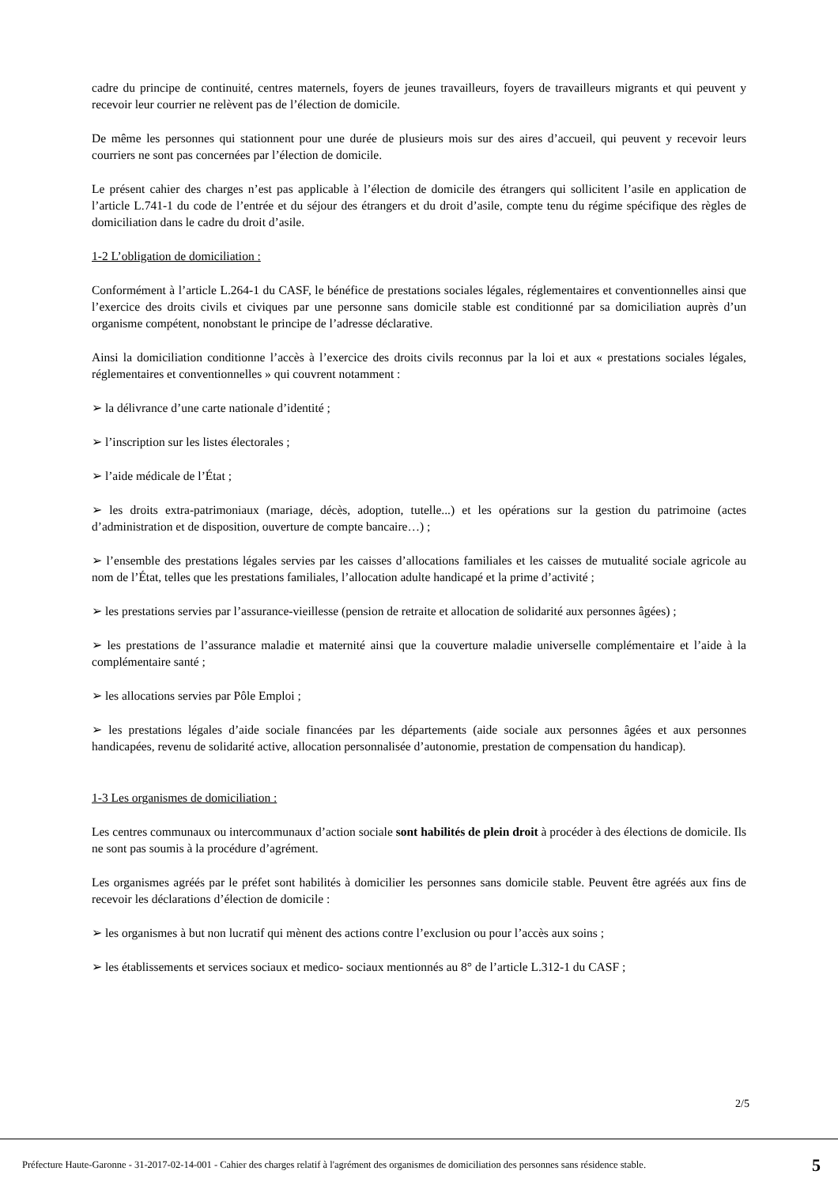cadre du principe de continuité, centres maternels, foyers de jeunes travailleurs, foyers de travailleurs migrants et qui peuvent y recevoir leur courrier ne relèvent pas de l’élection de domicile.
De même les personnes qui stationnent pour une durée de plusieurs mois sur des aires d’accueil, qui peuvent y recevoir leurs courriers ne sont pas concernées par l’élection de domicile.
Le présent cahier des charges n’est pas applicable à l’élection de domicile des étrangers qui sollicitent l’asile en application de l’article L.741-1 du code de l’entrée et du séjour des étrangers et du droit d’asile, compte tenu du régime spécifique des règles de domiciliation dans le cadre du droit d’asile.
1-2 L’obligation de domiciliation :
Conformément à l’article L.264-1 du CASF, le bénéfice de prestations sociales légales, réglementaires et conventionnelles ainsi que l’exercice des droits civils et civiques par une personne sans domicile stable est conditionné par sa domiciliation auprès d’un organisme compétent, nonobstant le principe de l’adresse déclarative.
Ainsi la domiciliation conditionne l’accès à l’exercice des droits civils reconnus par la loi et aux « prestations sociales légales, réglementaires et conventionnelles » qui couvrent notamment :
➢ la délivrance d’une carte nationale d’identité ;
➢ l’inscription sur les listes électorales ;
➢ l’aide médicale de l’État ;
➢ les droits extra-patrimoniaux (mariage, décès, adoption, tutelle...) et les opérations sur la gestion du patrimoine (actes d’administration et de disposition, ouverture de compte bancaire…) ;
➢ l’ensemble des prestations légales servies par les caisses d’allocations familiales et les caisses de mutualité sociale agricole au nom de l’État, telles que les prestations familiales, l’allocation adulte handicapé et la prime d’activité ;
➢ les prestations servies par l’assurance-vieillesse (pension de retraite et allocation de solidarité aux personnes âgées) ;
➢ les prestations de l’assurance maladie et maternité ainsi que la couverture maladie universelle complémentaire et l’aide à la complémentaire santé ;
➢ les allocations servies par Pôle Emploi ;
➢ les prestations légales d’aide sociale financées par les départements (aide sociale aux personnes âgées et aux personnes handicapées, revenu de solidarité active, allocation personnalisée d’autonomie, prestation de compensation du handicap).
1-3 Les organismes de domiciliation :
Les centres communaux ou intercommunaux d’action sociale sont habilités de plein droit à procéder à des élections de domicile. Ils ne sont pas soumis à la procédure d’agrément.
Les organismes agréés par le préfet sont habilités à domicilier les personnes sans domicile stable. Peuvent être agréés aux fins de recevoir les déclarations d’élection de domicile :
➢ les organismes à but non lucratif qui mènent des actions contre l’exclusion ou pour l’accès aux soins ;
➢ les établissements et services sociaux et medico- sociaux mentionnés au 8° de l’article L.312-1 du CASF ;
2/5
Préfecture Haute-Garonne - 31-2017-02-14-001 - Cahier des charges relatif à l'agrément des organismes de domiciliation des personnes sans résidence stable. 5